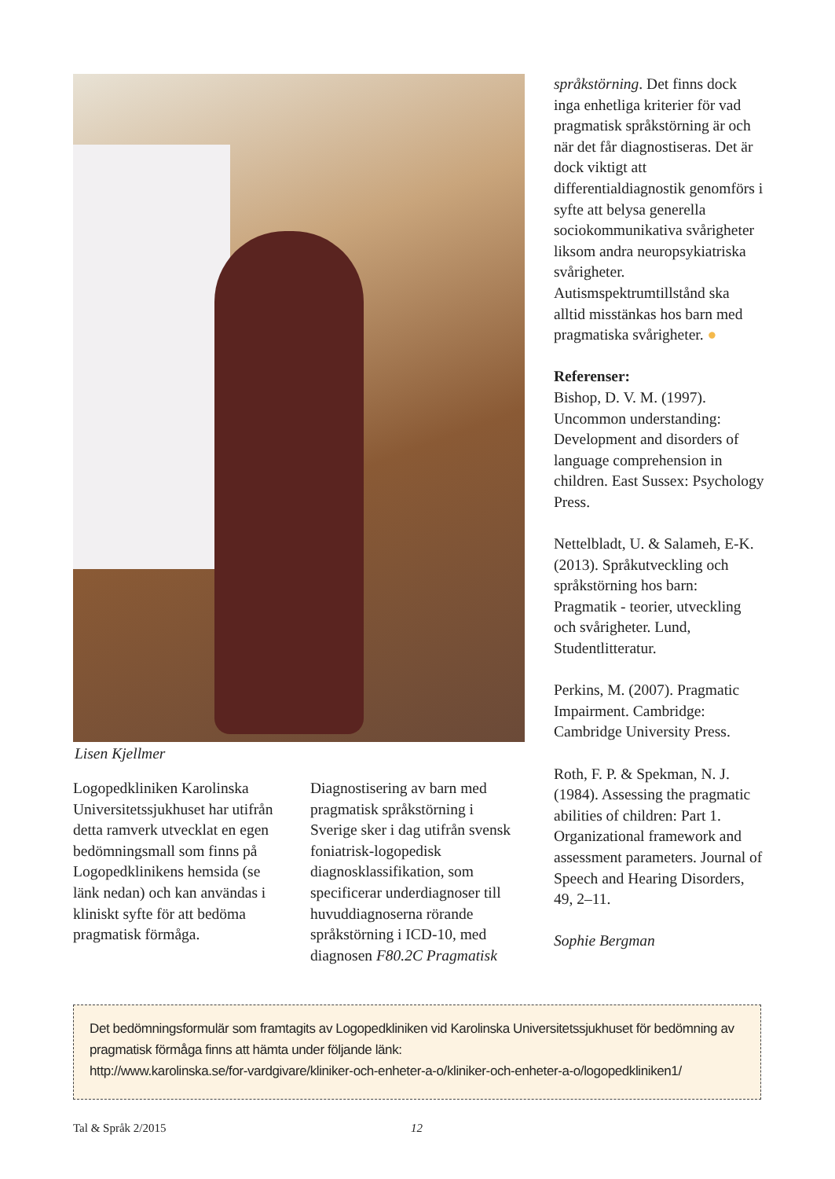Lisen Kjellmer
Logopedkliniken Karolinska Universitetssjukhuset har utifrån detta ramverk utvecklat en egen bedömningsmall som finns på Logopedklinikens hemsida (se länk nedan) och kan användas i kliniskt syfte för att bedöma pragmatisk förmåga.
Diagnostisering av barn med pragmatisk språkstörning i Sverige sker i dag utifrån svensk foniatrisk-logopedisk diagnosklassifikation, som specificerar underdiagnoser till huvuddiagnoserna rörande språkstörning i ICD-10, med diagnosen F80.2C Pragmatisk
språkstörning. Det finns dock inga enhetliga kriterier för vad pragmatisk språkstörning är och när det får diagnostiseras. Det är dock viktigt att differentialdiagnostik genomförs i syfte att belysa generella sociokommunikativa svårigheter liksom andra neuropsykiatriska svårigheter. Autismspektrumtillstånd ska alltid misstänkas hos barn med pragmatiska svårigheter. ●
Referenser:
Bishop, D. V. M. (1997). Uncommon understanding: Development and disorders of language comprehension in children. East Sussex: Psychology Press.
Nettelbladt, U. & Salameh, E-K. (2013). Språkutveckling och språkstörning hos barn: Pragmatik - teorier, utveckling och svårigheter. Lund, Studentlitteratur.
Perkins, M. (2007). Pragmatic Impairment. Cambridge: Cambridge University Press.
Roth, F. P. & Spekman, N. J. (1984). Assessing the pragmatic abilities of children: Part 1. Organizational framework and assessment parameters. Journal of Speech and Hearing Disorders, 49, 2–11.
Sophie Bergman
Det bedömningsformulär som framtagits av Logopedkliniken vid Karolinska Universitetssjukhuset för bedömning av pragmatisk förmåga finns att hämta under följande länk:
http://www.karolinska.se/for-vardgivare/kliniker-och-enheter-a-o/kliniker-och-enheter-a-o/logopedkliniken1/
Tal & Språk 2/2015 12